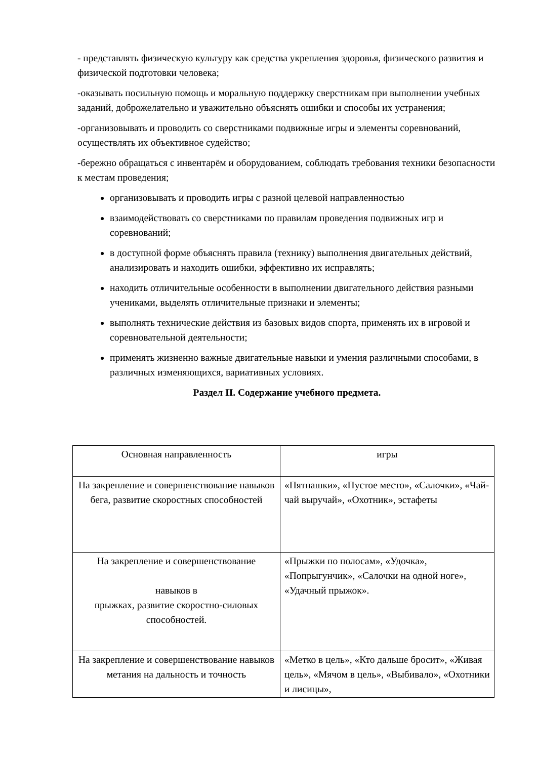- представлять физическую культуру как средства укрепления здоровья, физического развития и физической подготовки человека;
-оказывать посильную помощь и моральную поддержку сверстникам при выполнении учебных заданий, доброжелательно и уважительно объяснять ошибки и способы их устранения;
-организовывать и проводить со сверстниками подвижные игры и элементы соревнований, осуществлять их объективное судейство;
-бережно обращаться с инвентарём и оборудованием, соблюдать требования техники безопасности к местам проведения;
организовывать и проводить игры с разной целевой направленностью
взаимодействовать со сверстниками по правилам проведения подвижных игр и соревнований;
в доступной форме объяснять правила (технику) выполнения двигательных действий, анализировать и находить ошибки, эффективно их исправлять;
находить отличительные особенности в выполнении двигательного действия разными учениками, выделять отличительные признаки и элементы;
выполнять технические действия из базовых видов спорта, применять их в игровой и соревновательной деятельности;
применять жизненно важные двигательные навыки и умения различными способами, в различных изменяющихся, вариативных условиях.
Раздел II. Содержание учебного предмета.
| Основная направленность | игры |
| На закрепление и совершенствование навыков бега, развитие скоростных способностей | «Пятнашки», «Пустое место», «Салочки», «Чай-чай выручай», «Охотник», эстафеты |
| На закрепление и совершенствование навыков в прыжках, развитие скоростно-силовых способностей. | «Прыжки по полосам», «Удочка», «Попрыгунчик», «Салочки на одной ноге», «Удачный прыжок». |
| На закрепление и совершенствование навыков метания на дальность и точность | «Метко в цель», «Кто дальше бросит», «Живая цель», «Мячом в цель», «Выбивало», «Охотники и лисицы», |